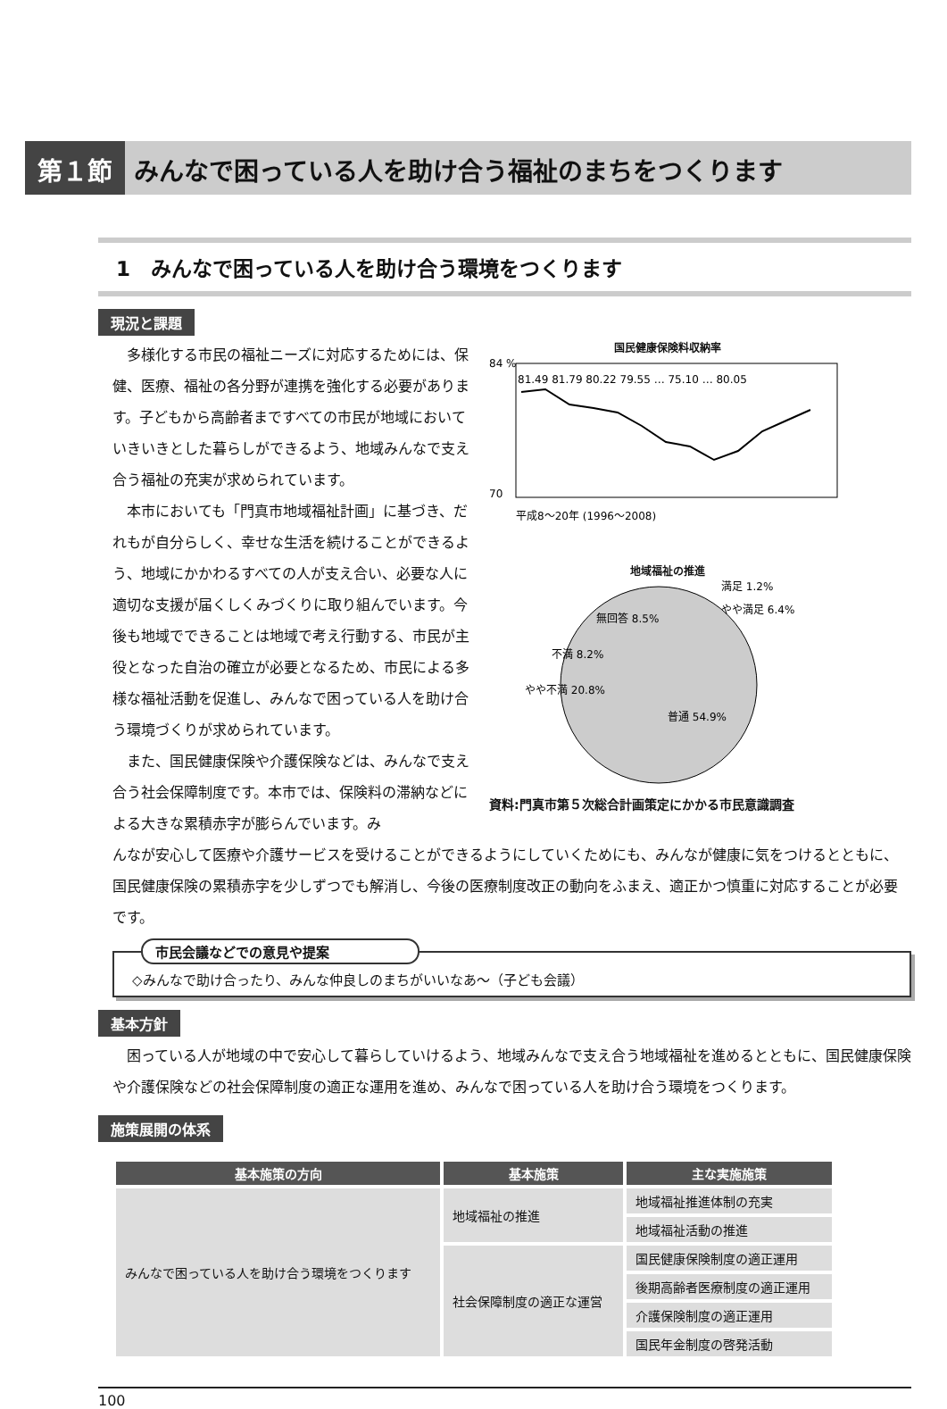第１節 みんなで困っている人を助け合う福祉のまちをつくります
1　みんなで困っている人を助け合う環境をつくります
現況と課題
多様化する市民の福祉ニーズに対応するためには、保健、医療、福祉の各分野が連携を強化する必要があります。子どもから高齢者まですべての市民が地域においていきいきとした暮らしができるよう、地域みんなで支え合う福祉の充実が求められています。
本市においても「門真市地域福祉計画」に基づき、だれもが自分らしく、幸せな生活を続けることができるよう、地域にかかわるすべての人が支え合い、必要な人に適切な支援が届くしくみづくりに取り組んでいます。今後も地域でできることは地域で考え行動する、市民が主役となった自治の確立が必要となるため、市民による多様な福祉活動を促進し、みんなで困っている人を助け合う環境づくりが求められています。
また、国民健康保険や介護保険などは、みんなで支え合う社会保障制度です。本市では、保険料の滞納などによる大きな累積赤字が膨らんでいます。み
国民健康保険料収納率
84 %
70
81.49 81.79 80.22 79.55 … 75.10 … 80.05
平成8〜20年 (1996〜2008)
地域福祉の推進
満足 1.2%
やや満足 6.4%
無回答 8.5%
不満 8.2%
やや不満 20.8%
普通 54.9%
資料:門真市第５次総合計画策定にかかる市民意識調査
んなが安心して医療や介護サービスを受けることができるようにしていくためにも、みんなが健康に気をつけるとともに、国民健康保険の累積赤字を少しずつでも解消し、今後の医療制度改正の動向をふまえ、適正かつ慎重に対応することが必要です。
市民会議などでの意見や提案
◇みんなで助け合ったり、みんな仲良しのまちがいいなあ～（子ども会議）
基本方針
困っている人が地域の中で安心して暮らしていけるよう、地域みんなで支え合う地域福祉を進めるとともに、国民健康保険や介護保険などの社会保障制度の適正な運用を進め、みんなで困っている人を助け合う環境をつくります。
施策展開の体系
| 基本施策の方向 | 基本施策 | 主な実施施策 |
| --- | --- | --- |
| みんなで困っている人を助け合う環境をつくります | 地域福祉の推進 | 地域福祉推進体制の充実 |
| | | 地域福祉活動の推進 |
| | 社会保障制度の適正な運営 | 国民健康保険制度の適正運用 |
| | | 後期高齢者医療制度の適正運用 |
| | | 介護保険制度の適正運用 |
| | | 国民年金制度の啓発活動 |
100